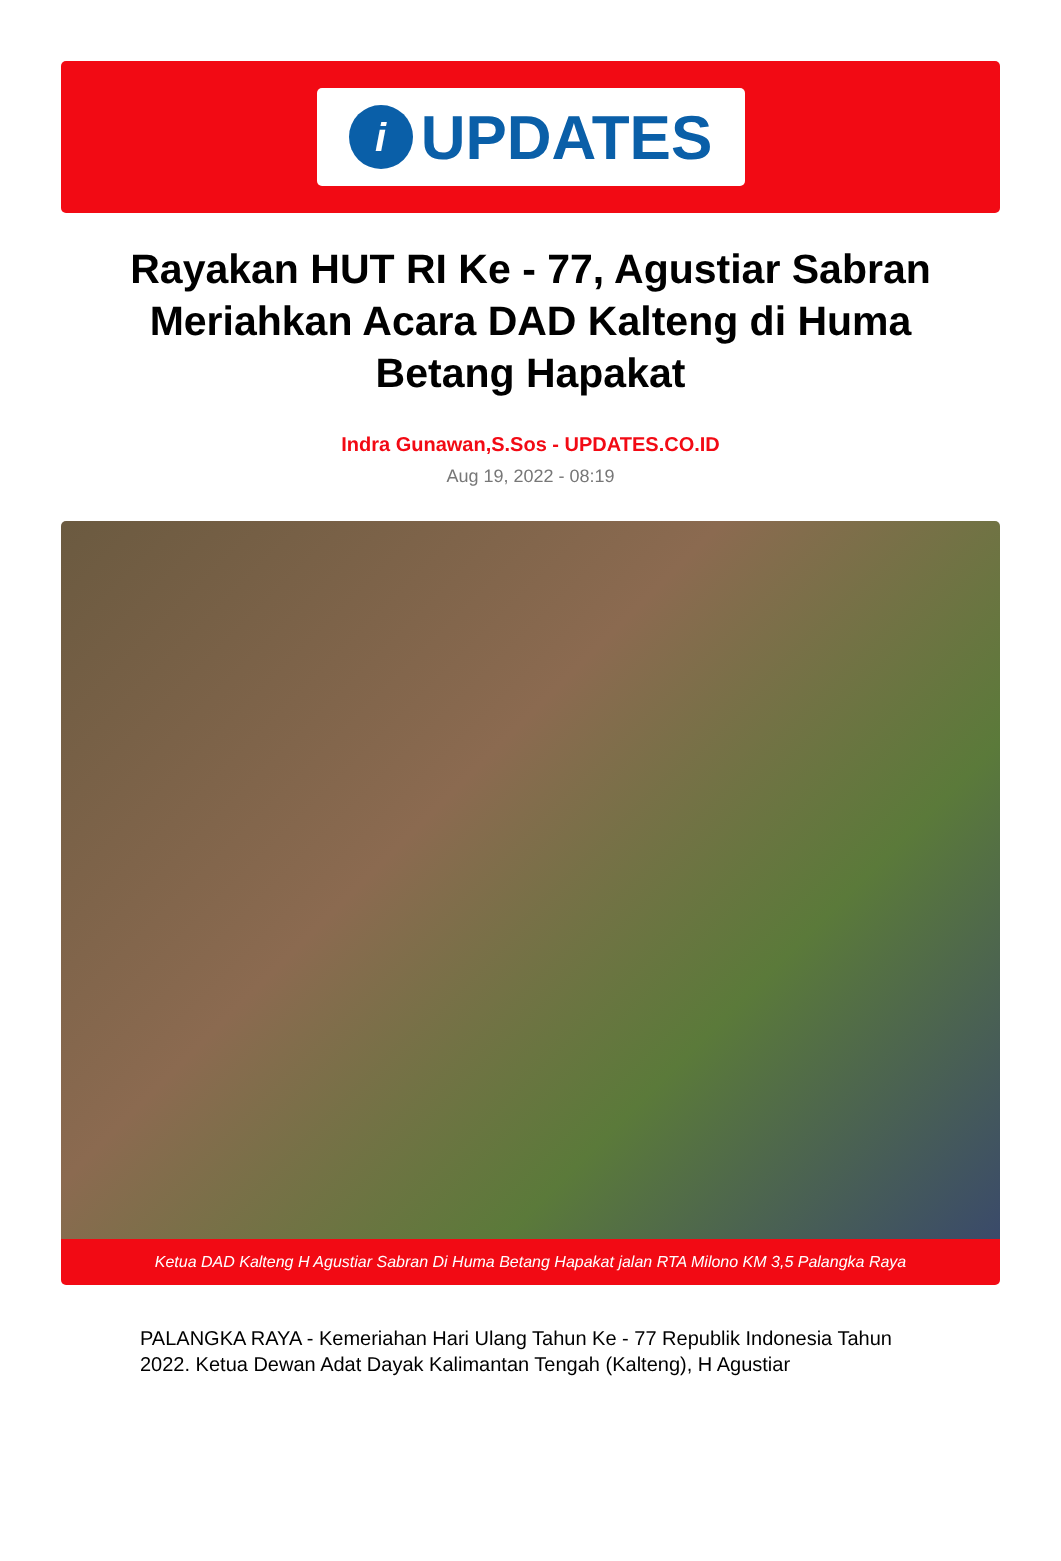i
UPDATES
Rayakan HUT RI Ke - 77, Agustiar Sabran Meriahkan Acara DAD Kalteng di Huma Betang Hapakat
Indra Gunawan,S.Sos - UPDATES.CO.ID
Aug 19, 2022 - 08:19
Ketua DAD Kalteng H Agustiar Sabran Di Huma Betang Hapakat jalan RTA Milono KM 3,5 Palangka Raya
PALANGKA RAYA - Kemeriahan Hari Ulang Tahun Ke - 77 Republik Indonesia Tahun 2022. Ketua Dewan Adat Dayak Kalimantan Tengah (Kalteng), H Agustiar